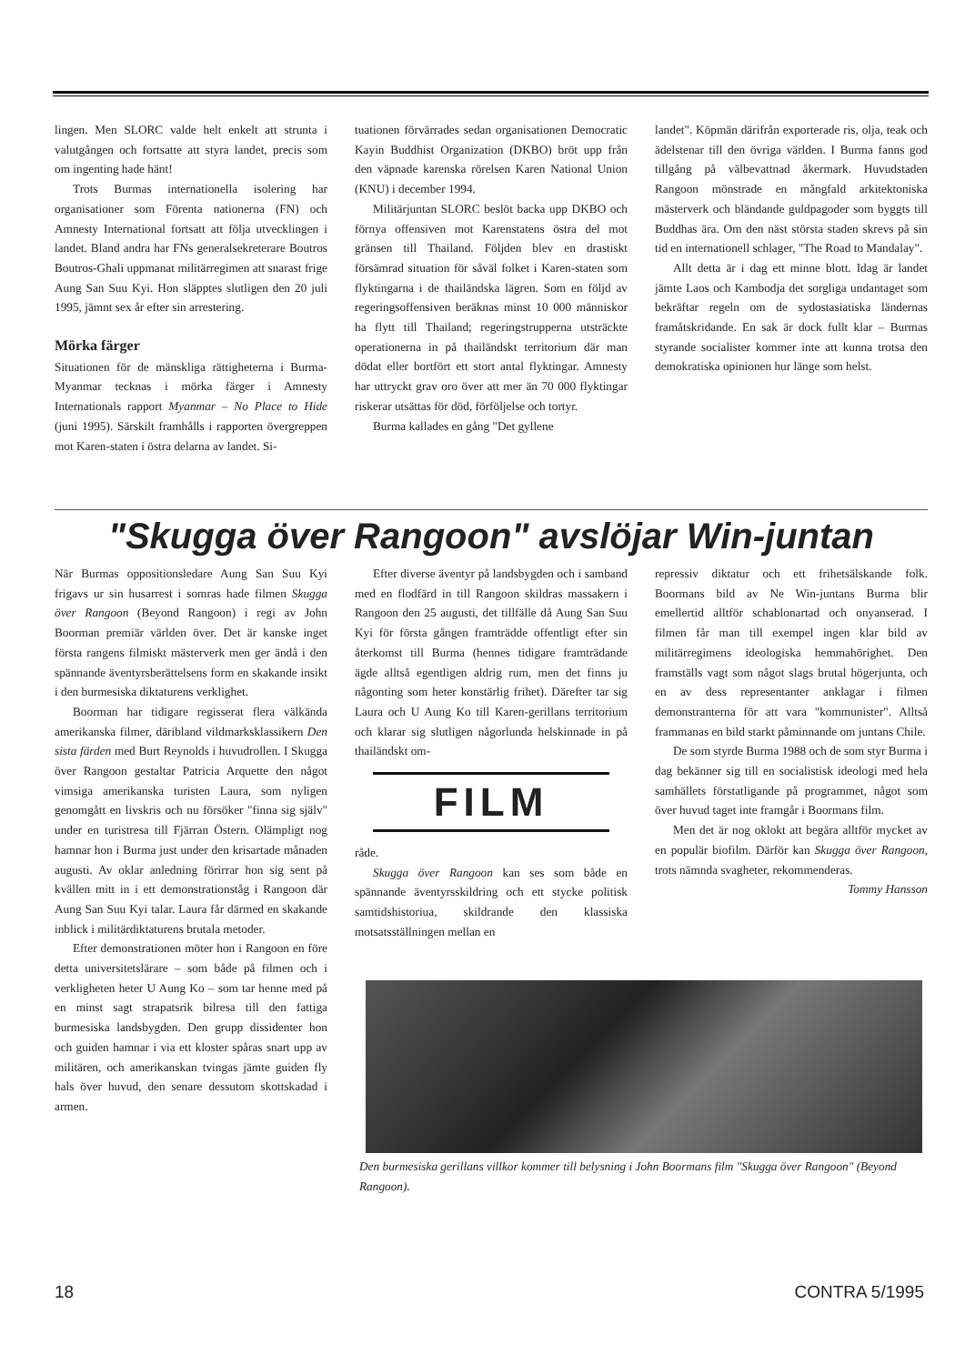lingen. Men SLORC valde helt enkelt att strunta i valutgången och fortsatte att styra landet, precis som om ingenting hade hänt!
Trots Burmas internationella isolering har organisationer som Förenta nationerna (FN) och Amnesty International fortsatt att följa utvecklingen i landet. Bland andra har FNs generalsekreterare Boutros Boutros-Ghali uppmanat militärregimen att snarast frige Aung San Suu Kyi. Hon släpptes slutligen den 20 juli 1995, jämnt sex år efter sin arrestering.
Mörka färger
Situationen för de mänskliga rättigheterna i Burma-Myanmar tecknas i mörka färger i Amnesty Internationals rapport Myanmar – No Place to Hide (juni 1995). Särskilt framhålls i rapporten övergreppen mot Karen-staten i östra delarna av landet. Si-
tuationen förvärrades sedan organisationen Democratic Kayin Buddhist Organization (DKBO) bröt upp från den väpnade karenska rörelsen Karen National Union (KNU) i december 1994.
Militärjuntan SLORC beslöt backa upp DKBO och förnya offensiven mot Karenstatens östra del mot gränsen till Thailand. Följden blev en drastiskt försämrad situation för såväl folket i Karen-staten som flyktingarna i de thailändska lägren. Som en följd av regeringsoffensiven beräknas minst 10 000 människor ha flytt till Thailand; regeringstrupperna utsträckte operationerna in på thailändskt territorium där man dödat eller bortfört ett stort antal flyktingar. Amnesty har uttryckt grav oro över att mer än 70 000 flyktingar riskerar utsättas för död, förföljelse och tortyr.
Burma kallades en gång "Det gyllene
landet". Köpmän därifrån exporterade ris, olja, teak och ädelstenar till den övriga världen. I Burma fanns god tillgång på välbevattnad åkermark. Huvudstaden Rangoon mönstrade en mångfald arkitektoniska mästerverk och bländande guldpagoder som byggts till Buddhas ära. Om den näst största staden skrevs på sin tid en internationell schlager, "The Road to Mandalay".
Allt detta är i dag ett minne blott. Idag är landet jämte Laos och Kambodja det sorgliga undantaget som bekräftar regeln om de sydostasiatiska ländernas framåtskridande. En sak är dock fullt klar – Burmas styrande socialister kommer inte att kunna trotsa den demokratiska opinionen hur länge som helst.
"Skugga över Rangoon" avslöjar Win-juntan
När Burmas oppositionsledare Aung San Suu Kyi frigavs ur sin husarrest i somras hade filmen Skugga över Rangoon (Beyond Rangoon) i regi av John Boorman premiär världen över. Det är kanske inget första rangens filmiskt mästerverk men ger ändå i den spännande äventyrsberättelsens form en skakande insikt i den burmesiska diktaturens verklighet.
Boorman har tidigare regisserat flera välkända amerikanska filmer, däribland vildmarksklassikern Den sista färden med Burt Reynolds i huvudrollen. I Skugga över Rangoon gestaltar Patricia Arquette den något vimsiga amerikanska turisten Laura, som nyligen genomgått en livskris och nu försöker "finna sig själv" under en turistresa till Fjärran Östern. Olämpligt nog hamnar hon i Burma just under den krisartade månaden augusti. Av oklar anledning förirrar hon sig sent på kvällen mitt in i ett demonstrationståg i Rangoon där Aung San Suu Kyi talar. Laura får därmed en skakande inblick i militärdiktaturens brutala metoder.
Efter demonstrationen möter hon i Rangoon en före detta universitetslärare – som både på filmen och i verkligheten heter U Aung Ko – som tar henne med på en minst sagt strapatsrik bilresa till den fattiga burmesiska landsbygden. Den grupp dissidenter hon och guiden hamnar i via ett kloster spåras snart upp av militären, och amerikanskan tvingas jämte guiden fly hals över huvud, den senare dessutom skottskadad i armen.
Efter diverse äventyr på landsbygden och i samband med en flodfärd in till Rangoon skildras massakern i Rangoon den 25 augusti, det tillfälle då Aung San Suu Kyi för första gången framträdde offentligt efter sin återkomst till Burma (hennes tidigare framträdande ägde alltså egentligen aldrig rum, men det finns ju någonting som heter konstärlig frihet). Därefter tar sig Laura och U Aung Ko till Karen-gerillans territorium och klarar sig slutligen någorlunda helskinnade in på thailändskt om-
FILM
råde.
Skugga över Rangoon kan ses som både en spännande äventyrsskildring och ett stycke politisk samtidshistoriua, skildrande den klassiska motsatsställningen mellan en
repressiv diktatur och ett frihetsälskande folk. Boormans bild av Ne Win-juntans Burma blir emellertid alltför schablonartad och onyanserad. I filmen får man till exempel ingen klar bild av militärregimens ideologiska hemmahörighet. Den framställs vagt som något slags brutal högerjunta, och en av dess representanter anklagar i filmen demonstranterna för att vara "kommunister". Alltså frammanas en bild starkt påminnande om juntans Chile.
De som styrde Burma 1988 och de som styr Burma i dag bekänner sig till en socialistisk ideologi med hela samhällets förstatligande på programmet, något som över huvud taget inte framgår i Boormans film.
Men det är nog oklokt att begära alltför mycket av en populär biofilm. Därför kan Skugga över Rangoon, trots nämnda svagheter, rekommenderas.
Tommy Hansson
Den burmesiska gerillans villkor kommer till belysning i John Boormans film "Skugga över Rangoon" (Beyond Rangoon).
18 CONTRA 5/1995